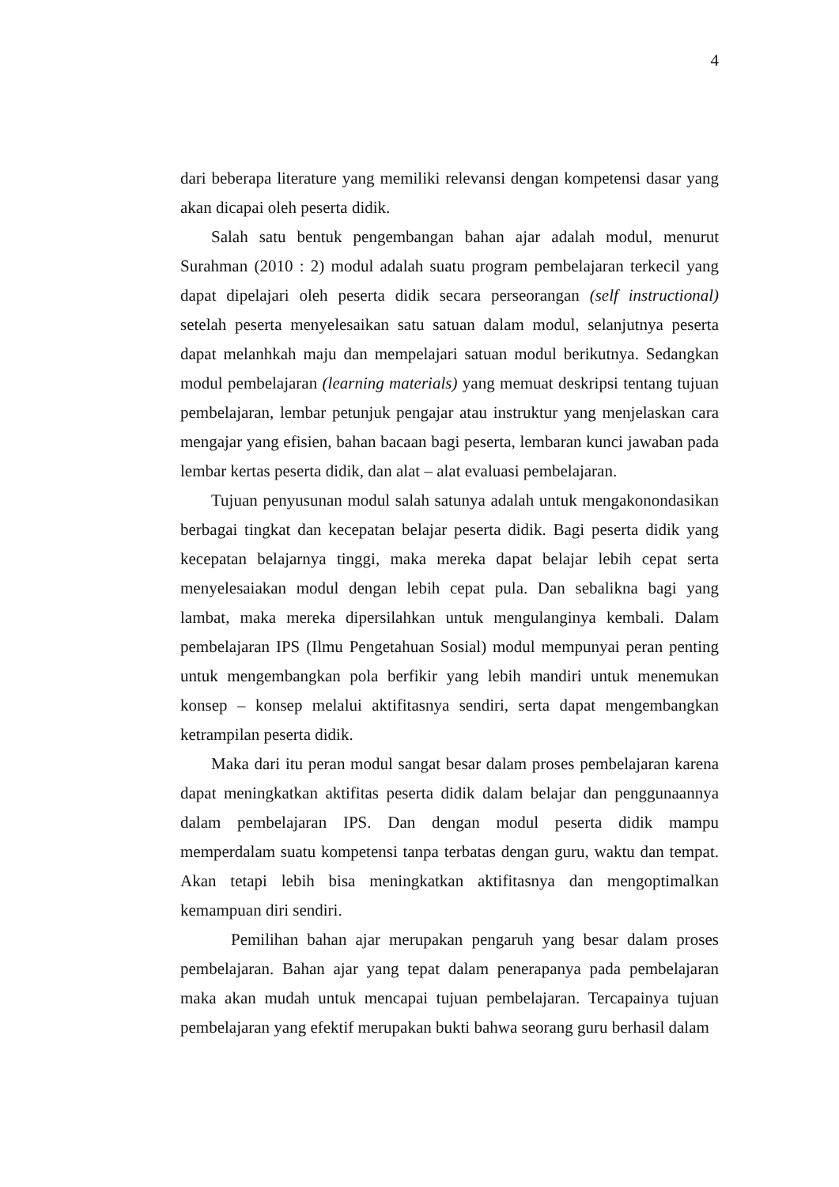4
dari beberapa literature yang memiliki relevansi dengan kompetensi dasar yang akan dicapai oleh peserta didik.
Salah satu bentuk pengembangan bahan ajar adalah modul, menurut Surahman (2010 : 2) modul adalah suatu program pembelajaran terkecil yang dapat dipelajari oleh peserta didik secara perseorangan (self instructional) setelah peserta menyelesaikan satu satuan dalam modul, selanjutnya peserta dapat melanhkah maju dan mempelajari satuan modul berikutnya. Sedangkan modul pembelajaran (learning materials) yang memuat deskripsi tentang tujuan pembelajaran, lembar petunjuk pengajar atau instruktur yang menjelaskan cara mengajar yang efisien, bahan bacaan bagi peserta, lembaran kunci jawaban pada lembar kertas peserta didik, dan alat – alat evaluasi pembelajaran.
Tujuan penyusunan modul salah satunya adalah untuk mengakonondasikan berbagai tingkat dan kecepatan belajar peserta didik. Bagi peserta didik yang kecepatan belajarnya tinggi, maka mereka dapat belajar lebih cepat serta menyelesaiakan modul dengan lebih cepat pula. Dan sebalikna bagi yang lambat, maka mereka dipersilahkan untuk mengulanginya kembali. Dalam pembelajaran IPS (Ilmu Pengetahuan Sosial) modul mempunyai peran penting untuk mengembangkan pola berfikir yang lebih mandiri untuk menemukan konsep – konsep melalui aktifitasnya sendiri, serta dapat mengembangkan ketrampilan peserta didik.
Maka dari itu peran modul sangat besar dalam proses pembelajaran karena dapat meningkatkan aktifitas peserta didik dalam belajar dan penggunaannya dalam pembelajaran IPS. Dan dengan modul peserta didik mampu memperdalam suatu kompetensi tanpa terbatas dengan guru, waktu dan tempat. Akan tetapi lebih bisa meningkatkan aktifitasnya dan mengoptimalkan kemampuan diri sendiri.
Pemilihan bahan ajar merupakan pengaruh yang besar dalam proses pembelajaran. Bahan ajar yang tepat dalam penerapanya pada pembelajaran maka akan mudah untuk mencapai tujuan pembelajaran. Tercapainya tujuan pembelajaran yang efektif merupakan bukti bahwa seorang guru berhasil dalam